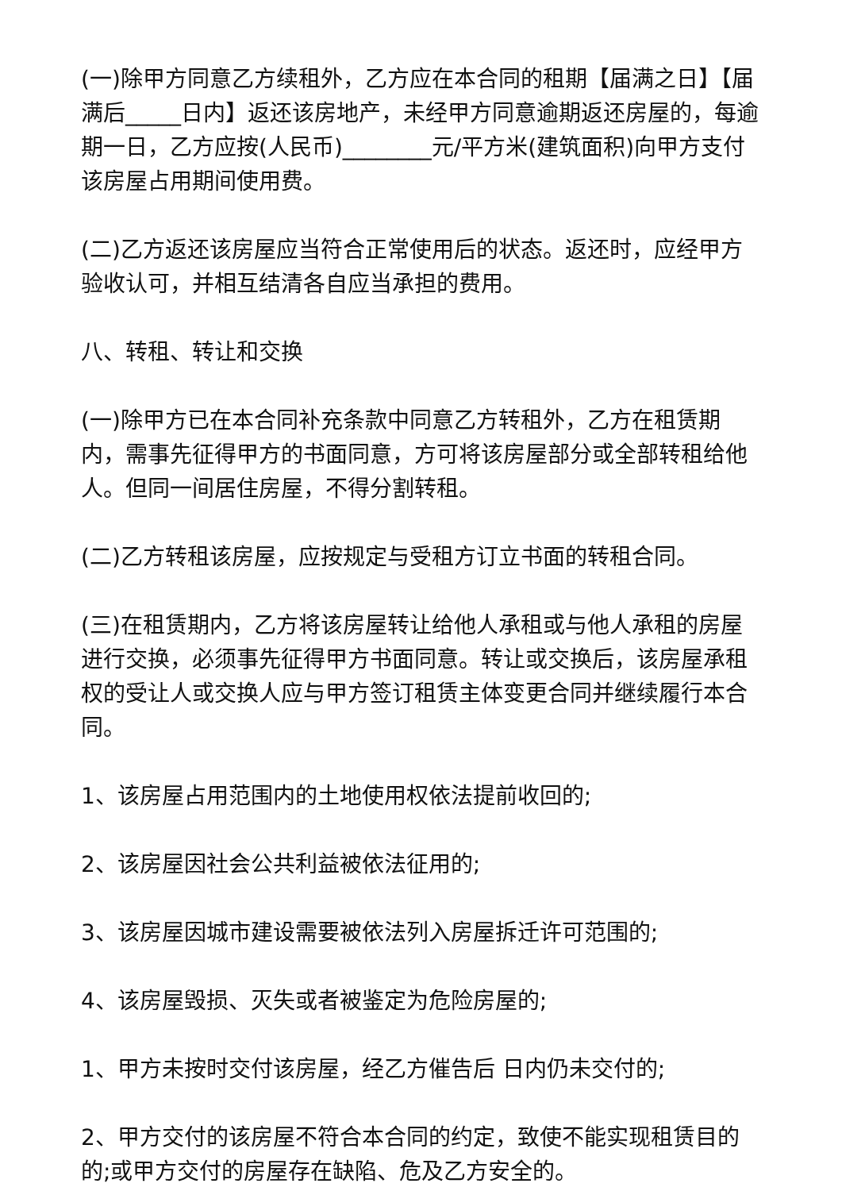(一)除甲方同意乙方续租外，乙方应在本合同的租期【届满之日】【届满后_____日内】返还该房地产，未经甲方同意逾期返还房屋的，每逾期一日，乙方应按(人民币)________元/平方米(建筑面积)向甲方支付该房屋占用期间使用费。
(二)乙方返还该房屋应当符合正常使用后的状态。返还时，应经甲方验收认可，并相互结清各自应当承担的费用。
八、转租、转让和交换
(一)除甲方已在本合同补充条款中同意乙方转租外，乙方在租赁期内，需事先征得甲方的书面同意，方可将该房屋部分或全部转租给他人。但同一间居住房屋，不得分割转租。
(二)乙方转租该房屋，应按规定与受租方订立书面的转租合同。
(三)在租赁期内，乙方将该房屋转让给他人承租或与他人承租的房屋进行交换，必须事先征得甲方书面同意。转让或交换后，该房屋承租权的受让人或交换人应与甲方签订租赁主体变更合同并继续履行本合同。
1、该房屋占用范围内的土地使用权依法提前收回的;
2、该房屋因社会公共利益被依法征用的;
3、该房屋因城市建设需要被依法列入房屋拆迁许可范围的;
4、该房屋毁损、灭失或者被鉴定为危险房屋的;
1、甲方未按时交付该房屋，经乙方催告后 日内仍未交付的;
2、甲方交付的该房屋不符合本合同的约定，致使不能实现租赁目的的;或甲方交付的房屋存在缺陷、危及乙方安全的。